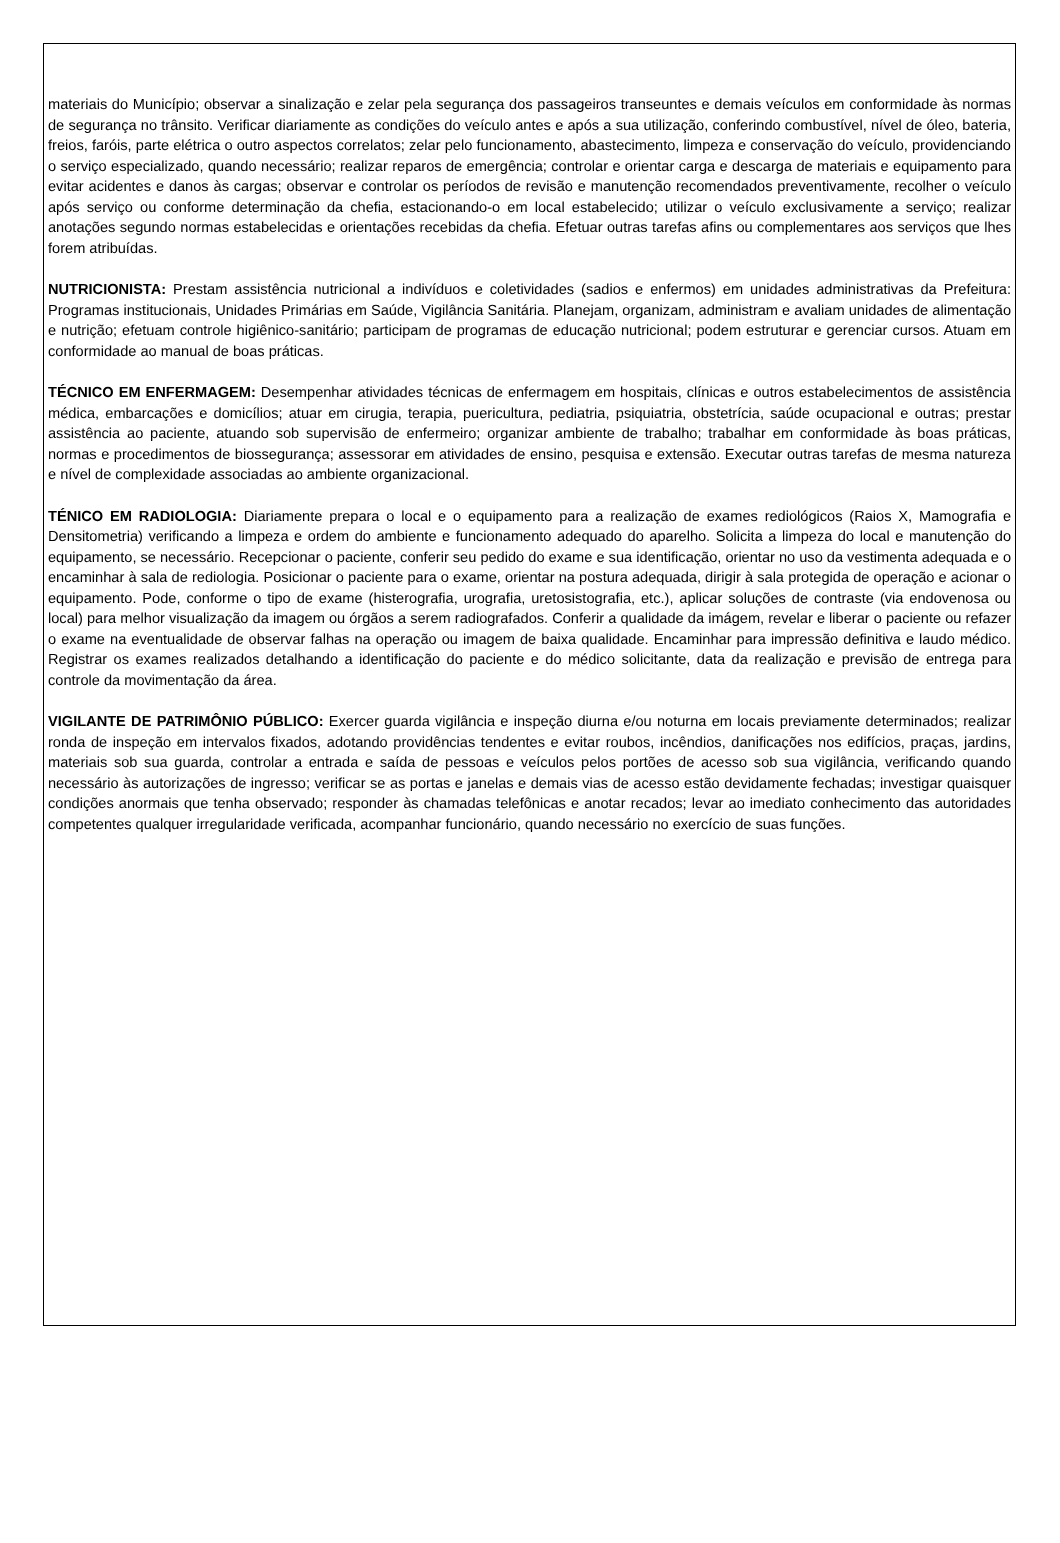materiais do Município; observar a sinalização e zelar pela segurança dos passageiros transeuntes e demais veículos em conformidade às normas de segurança no trânsito. Verificar diariamente as condições do veículo antes e após a sua utilização, conferindo combustível, nível de óleo, bateria, freios, faróis, parte elétrica o outro aspectos correlatos; zelar pelo funcionamento, abastecimento, limpeza e conservação do veículo, providenciando o serviço especializado, quando necessário; realizar reparos de emergência; controlar e orientar carga e descarga de materiais e equipamento para evitar acidentes e danos às cargas; observar e controlar os períodos de revisão e manutenção recomendados preventivamente, recolher o veículo após serviço ou conforme determinação da chefia, estacionando-o em local estabelecido; utilizar o veículo exclusivamente a serviço; realizar anotações segundo normas estabelecidas e orientações recebidas da chefia. Efetuar outras tarefas afins ou complementares aos serviços que lhes forem atribuídas.
NUTRICIONISTA: Prestam assistência nutricional a indivíduos e coletividades (sadios e enfermos) em unidades administrativas da Prefeitura: Programas institucionais, Unidades Primárias em Saúde, Vigilância Sanitária. Planejam, organizam, administram e avaliam unidades de alimentação e nutrição; efetuam controle higiênico-sanitário; participam de programas de educação nutricional; podem estruturar e gerenciar cursos. Atuam em conformidade ao manual de boas práticas.
TÉCNICO EM ENFERMAGEM: Desempenhar atividades técnicas de enfermagem em hospitais, clínicas e outros estabelecimentos de assistência médica, embarcações e domicílios; atuar em cirugia, terapia, puericultura, pediatria, psiquiatria, obstetrícia, saúde ocupacional e outras; prestar assistência ao paciente, atuando sob supervisão de enfermeiro; organizar ambiente de trabalho; trabalhar em conformidade às boas práticas, normas e procedimentos de biossegurança; assessorar em atividades de ensino, pesquisa e extensão. Executar outras tarefas de mesma natureza e nível de complexidade associadas ao ambiente organizacional.
TÉNICO EM RADIOLOGIA: Diariamente prepara o local e o equipamento para a realização de exames rediológicos (Raios X, Mamografia e Densitometria) verificando a limpeza e ordem do ambiente e funcionamento adequado do aparelho. Solicita a limpeza do local e manutenção do equipamento, se necessário. Recepcionar o paciente, conferir seu pedido do exame e sua identificação, orientar no uso da vestimenta adequada e o encaminhar à sala de rediologia. Posicionar o paciente para o exame, orientar na postura adequada, dirigir à sala protegida de operação e acionar o equipamento. Pode, conforme o tipo de exame (histerografia, urografia, uretosistografia, etc.), aplicar soluções de contraste (via endovenosa ou local) para melhor visualização da imagem ou órgãos a serem radiografados. Conferir a qualidade da imágem, revelar e liberar o paciente ou refazer o exame na eventualidade de observar falhas na operação ou imagem de baixa qualidade. Encaminhar para impressão definitiva e laudo médico. Registrar os exames realizados detalhando a identificação do paciente e do médico solicitante, data da realização e previsão de entrega para controle da movimentação da área.
VIGILANTE DE PATRIMÔNIO PÚBLICO: Exercer guarda vigilância e inspeção diurna e/ou noturna em locais previamente determinados; realizar ronda de inspeção em intervalos fixados, adotando providências tendentes e evitar roubos, incêndios, danificações nos edifícios, praças, jardins, materiais sob sua guarda, controlar a entrada e saída de pessoas e veículos pelos portões de acesso sob sua vigilância, verificando quando necessário às autorizações de ingresso; verificar se as portas e janelas e demais vias de acesso estão devidamente fechadas; investigar quaisquer condições anormais que tenha observado; responder às chamadas telefônicas e anotar recados; levar ao imediato conhecimento das autoridades competentes qualquer irregularidade verificada, acompanhar funcionário, quando necessário no exercício de suas funções.